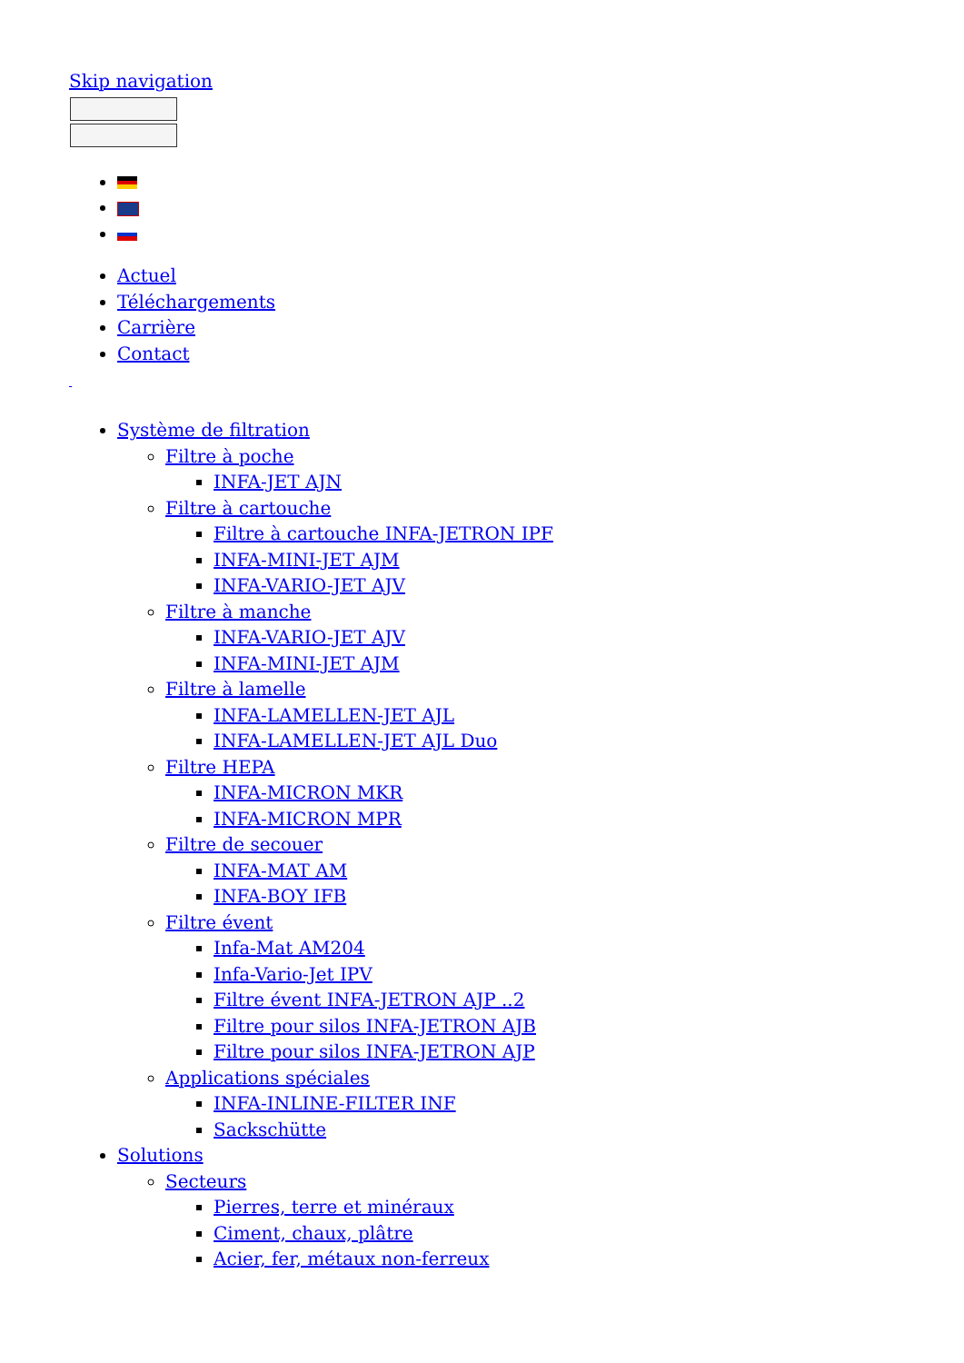Skip navigation
Actuel
Téléchargements
Carrière
Contact
Système de filtration
Filtre à poche
INFA-JET AJN
Filtre à cartouche
Filtre à cartouche INFA-JETRON IPF
INFA-MINI-JET AJM
INFA-VARIO-JET AJV
Filtre à manche
INFA-VARIO-JET AJV
INFA-MINI-JET AJM
Filtre à lamelle
INFA-LAMELLEN-JET AJL
INFA-LAMELLEN-JET AJL Duo
Filtre HEPA
INFA-MICRON MKR
INFA-MICRON MPR
Filtre de secouer
INFA-MAT AM
INFA-BOY IFB
Filtre évent
Infa-Mat AM204
Infa-Vario-Jet IPV
Filtre évent INFA-JETRON AJP ..2
Filtre pour silos INFA-JETRON AJB
Filtre pour silos INFA-JETRON AJP
Applications spéciales
INFA-INLINE-FILTER INF
Sackschütte
Solutions
Secteurs
Pierres, terre et minéraux
Ciment, chaux, plâtre
Acier, fer, métaux non-ferreux